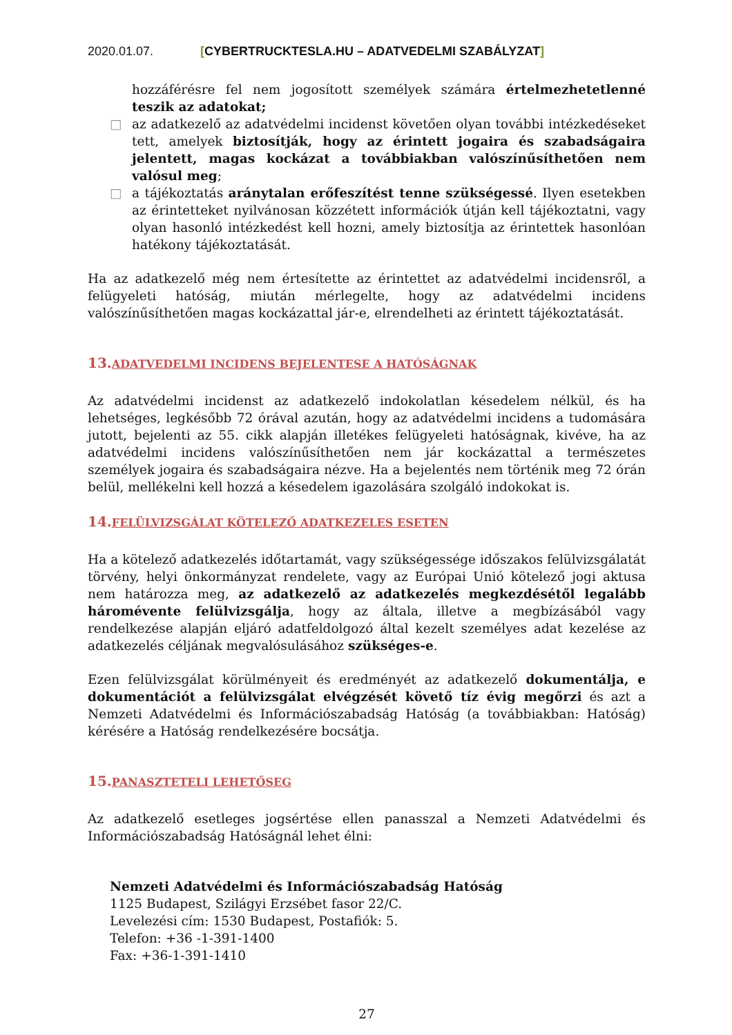2020.01.07. [CYBERTRUCKTESLA.HU – ADATVEDELMI SZABÁLYZAT]
hozzáférésre fel nem jogosított személyek számára értelmezhetetlenné teszik az adatokat;
□ az adatkezelő az adatvédelmi incidenst követően olyan további intézkedéseket tett, amelyek biztosítják, hogy az érintett jogaira és szabadságaira jelentett, magas kockázat a továbbiakban valószínűsíthetően nem valósul meg;
□ a tájékoztatás aránytalan erőfeszítést tenne szükségessé. Ilyen esetekben az érintetteket nyilvánosan közzétett információk útján kell tájékoztatni, vagy olyan hasonló intézkedést kell hozni, amely biztosítja az érintettek hasonlóan hatékony tájékoztatását.
Ha az adatkezelő még nem értesítette az érintettet az adatvédelmi incidensről, a felügyeleti hatóság, miután mérlegelte, hogy az adatvédelmi incidens valószínűsíthetően magas kockázattal jár-e, elrendelheti az érintett tájékoztatását.
13.ADATVEDELMI INCIDENS BEJELENTESE A HATÓSÁGNAK
Az adatvédelmi incidenst az adatkezelő indokolatlan késedelem nélkül, és ha lehetséges, legkésőbb 72 órával azután, hogy az adatvédelmi incidens a tudomására jutott, bejelenti az 55. cikk alapján illetékes felügyeleti hatóságnak, kivéve, ha az adatvédelmi incidens valószínűsíthetően nem jár kockázattal a természetes személyek jogaira és szabadságaira nézve. Ha a bejelentés nem történik meg 72 órán belül, mellékelni kell hozzá a késedelem igazolására szolgáló indokokat is.
14.FELÜLVIZSGÁLAT KÖTELEZŐ ADATKEZELES ESETEN
Ha a kötelező adatkezelés időtartamát, vagy szükségessége időszakos felülvizsgálatát törvény, helyi önkormányzat rendelete, vagy az Európai Unió kötelező jogi aktusa nem határozza meg, az adatkezelő az adatkezelés megkezdésétől legalább háromévente felülvizsgálja, hogy az általa, illetve a megbízásából vagy rendelkezése alapján eljáró adatfeldolgozó által kezelt személyes adat kezelése az adatkezelés céljának megvalósulásához szükséges-e.
Ezen felülvizsgálat körülményeit és eredményét az adatkezelő dokumentálja, e dokumentációt a felülvizsgálat elvégzését követő tíz évig megőrzi és azt a Nemzeti Adatvédelmi és Információszabadság Hatóság (a továbbiakban: Hatóság) kérésére a Hatóság rendelkezésére bocsátja.
15.PANASZTETELI LEHETŐSEG
Az adatkezelő esetleges jogsértése ellen panasszal a Nemzeti Adatvédelmi és Információszabadság Hatóságnál lehet élni:
Nemzeti Adatvédelmi és Információszabadság Hatóság
1125 Budapest, Szilágyi Erzsébet fasor 22/C.
Levelezési cím: 1530 Budapest, Postafiók: 5.
Telefon: +36 -1-391-1400
Fax: +36-1-391-1410
27